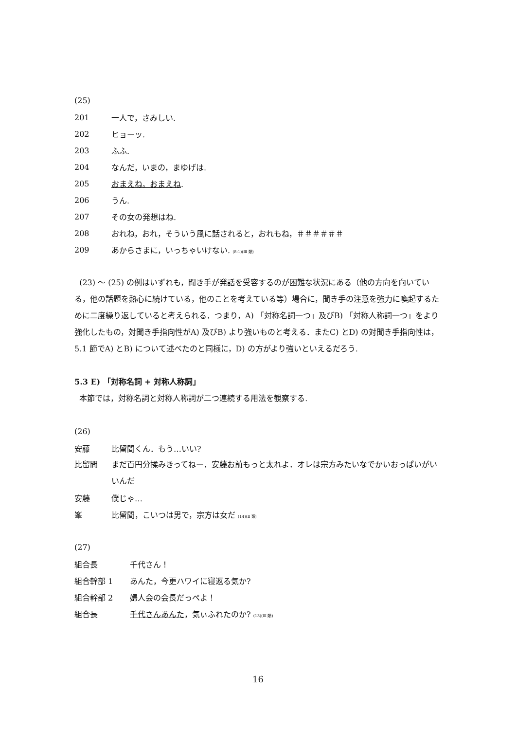(25)
201 一人で，さみしい.
202 ヒョーッ.
203 ふふ.
204 なんだ，いまの，まゆげは.
205 おまえね，おまえね.
206 うん.
207 その女の発想はね.
208 おれね，おれ，そういう風に話されると，おれもね，＃＃＃＃＃＃
209 あからさまに，いっちゃいけない. (8-1)(Ⅲ 類)
(23) ～ (25) の例はいずれも，聞き手が発話を受容するのが困難な状況にある（他の方向を向いている，他の話題を熱心に続けている，他のことを考えている等）場合に，聞き手の注意を強力に喚起するために二度繰り返していると考えられる．つまり，A) 「対称名詞一つ」及びB) 「対称人称詞一つ」をより強化したもの，対聞き手指向性がA) 及びB) より強いものと考える．またC) とD) の対聞き手指向性は，5.1 節でA) とB) について述べたのと同様に，D) の方がより強いといえるだろう.
5.3 E) 「対称名詞 + 対称人称詞」
本節では，対称名詞と対称人称詞が二つ連続する用法を観察する.
(26)
安藤 比留間くん．もう…いい?
比留間 まだ百円分揉みきってねー．安藤お前もっと太れよ．オレは宗方みたいなでかいおっぱいがいいんだ
安藤 僕じゃ…
峯 比留間，こいつは男で，宗方は女だ (14)(Ⅱ 類)
(27)
組合長 千代さん！
組合幹部 1 あんた，今更ハワイに寝返る気か?
組合幹部 2 婦人会の会長だっぺよ！
組合長 千代さんあんた，気ぃふれたのか? (13)(Ⅲ 類)
16